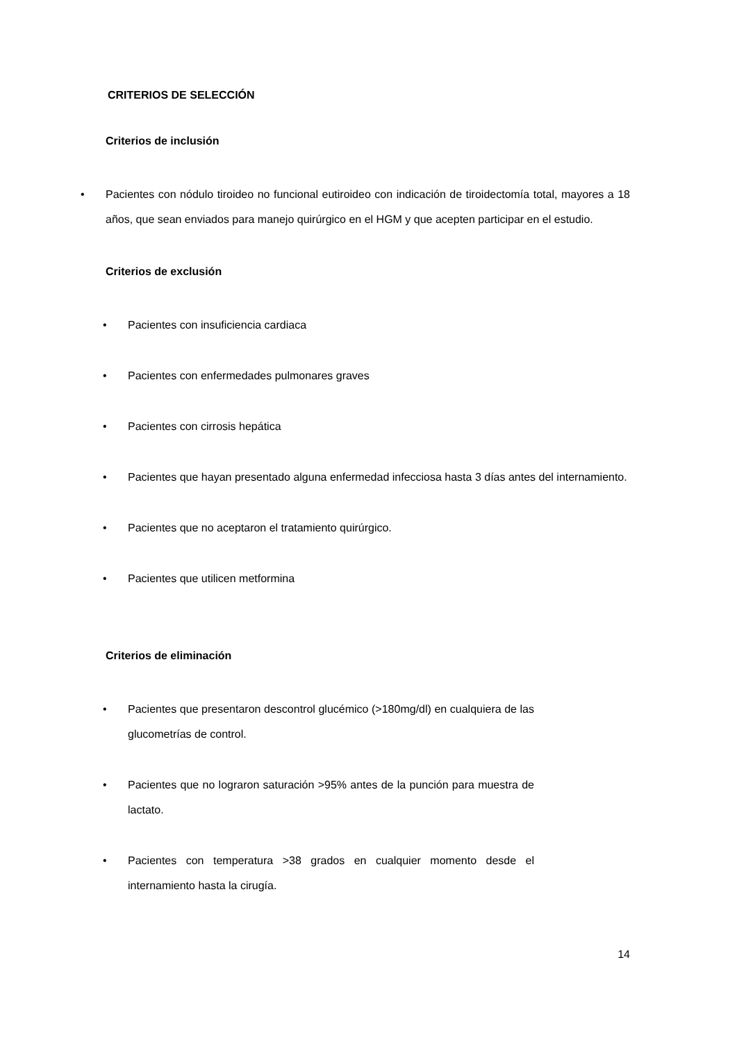CRITERIOS DE SELECCIÓN
Criterios de inclusión
• Pacientes con nódulo tiroideo no funcional eutiroideo con indicación de tiroidectomía total, mayores a 18 años, que sean enviados para manejo quirúrgico en el HGM y que acepten participar en el estudio.
Criterios de exclusión
• Pacientes con insuficiencia cardiaca
• Pacientes con enfermedades pulmonares graves
• Pacientes con cirrosis hepática
• Pacientes que hayan presentado alguna enfermedad infecciosa hasta 3 días antes del internamiento.
• Pacientes que no aceptaron el tratamiento quirúrgico.
• Pacientes que utilicen metformina
Criterios de eliminación
• Pacientes que presentaron descontrol glucémico (>180mg/dl) en cualquiera de las glucometrías de control.
• Pacientes que no lograron saturación >95% antes de la punción para muestra de lactato.
• Pacientes con temperatura >38 grados en cualquier momento desde el internamiento hasta la cirugía.
14